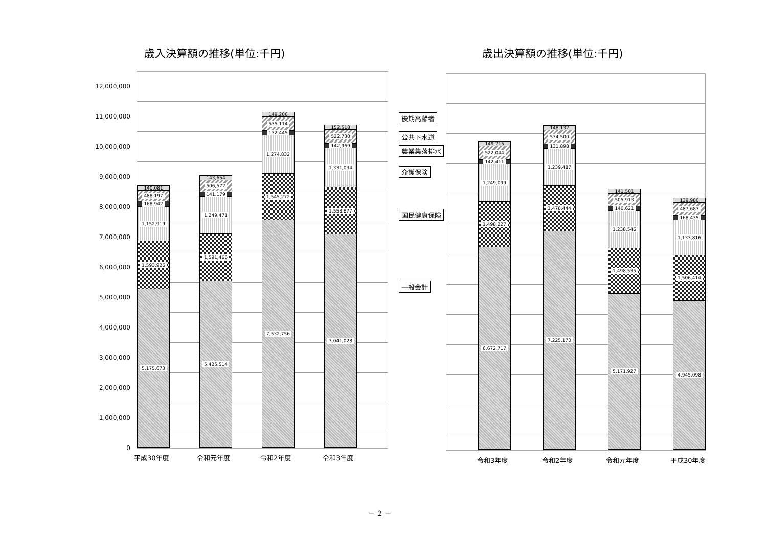歳入決算額の推移(単位:千円) 歳出決算額の推移(単位:千円)
12,000,000
11,000,000
10,000,000
9,000,000
8,000,000
7,000,000
6,000,000
5,000,000
4,000,000
3,000,000
2,000,000
1,000,000
0
140,081
488,197
168,942
1,152,919
1,593,926
5,175,673
143,654
506,572
141,179
1,249,471
1,591,466
5,425,514
149,206
535,114
132,445
1,274,832
1,545,272
7,532,756
152,518
522,730
142,969
1,331,034
1,558,877
7,041,028
平成30年度 令和元年度 令和2年度 令和3年度
後期高齢者
公共下水道
農業集落排水
介護保険
国民健康保険
一般会計
149,715
522,044
142,411
1,249,099
1,498,227
6,672,717
148,132
534,500
131,898
1,239,487
1,478,444
7,225,170
141,501
505,913
140,621
1,238,546
1,498,535
5,171,927
139,980
487,687
168,435
1,133,816
1,506,414
4,945,098
令和3年度 令和2年度 令和元年度 平成30年度
－ 2 －